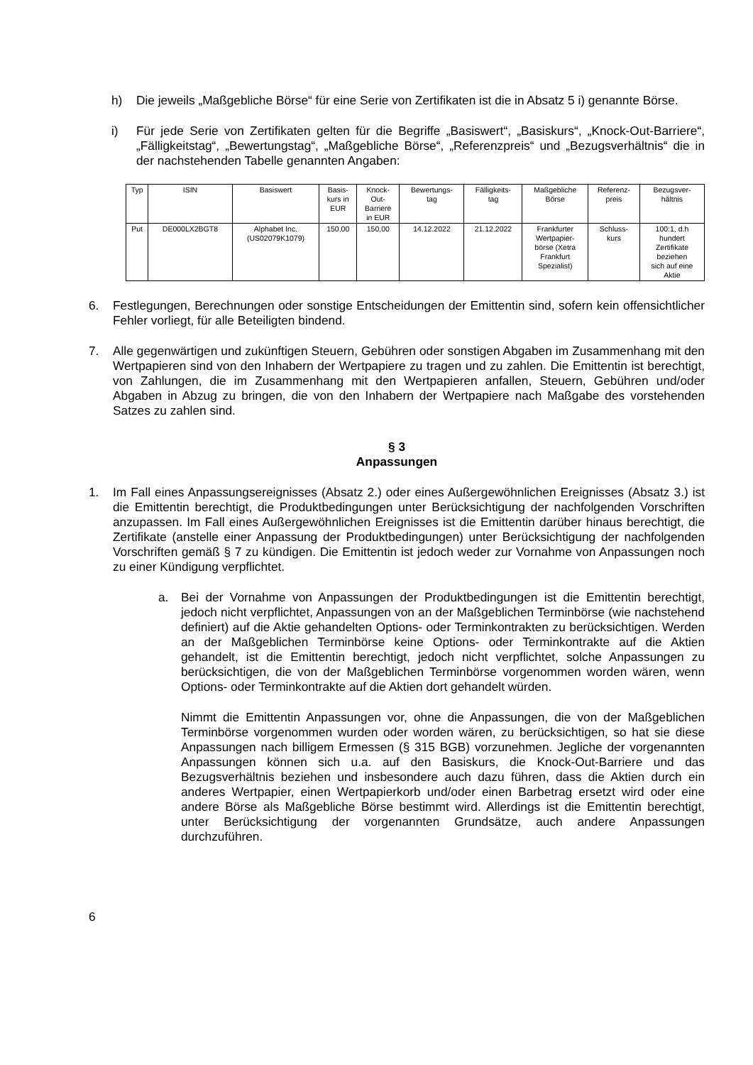h) Die jeweils „Maßgebliche Börse“ für eine Serie von Zertifikaten ist die in Absatz 5 i) genannte Börse.
i) Für jede Serie von Zertifikaten gelten für die Begriffe „Basiswert“, „Basiskurs“, „Knock-Out-Barriere“, „Fälligkeitstag“, „Bewertungstag“, „Maßgebliche Börse“, „Referenzpreis“ und „Bezugsverhältnis“ die in der nachstehenden Tabelle genannten Angaben:
| Typ | ISIN | Basiswert | Basis- kurs in EUR | Knock- Out- Barriere in EUR | Bewertungs- tag | Fälligkeits- tag | Maßgebliche Börse | Referenz- preis | Bezugsver- hältnis |
| Put | DE000LX2BGT8 | Alphabet Inc. (US02079K1079) | 150,00 | 150,00 | 14.12.2022 | 21.12.2022 | Frankfurter Wertpapier- börse (Xetra Frankfurt Spezialist) | Schluss- kurs | 100:1, d.h hundert Zertifikate beziehen sich auf eine Aktie |
6. Festlegungen, Berechnungen oder sonstige Entscheidungen der Emittentin sind, sofern kein offensichtlicher Fehler vorliegt, für alle Beteiligten bindend.
7. Alle gegenwärtigen und zukünftigen Steuern, Gebühren oder sonstigen Abgaben im Zusammenhang mit den Wertpapieren sind von den Inhabern der Wertpapiere zu tragen und zu zahlen. Die Emittentin ist berechtigt, von Zahlungen, die im Zusammenhang mit den Wert­papieren anfallen, Steuern, Gebühren und/oder Abgaben in Abzug zu bringen, die von den Inhabern der Wertpapiere nach Maßgabe des vorstehenden Satzes zu zahlen sind.
§ 3
Anpassungen
1. Im Fall eines Anpassungsereignisses (Absatz 2.) oder eines Außergewöhnlichen Ereignisses (Absatz 3.) ist die Emittentin berechtigt, die Produktbedingungen unter Berücksichtigung der nachfolgenden Vorschriften anzupassen. Im Fall eines Außergewöhnlichen Ereignisses ist die Emittentin darüber hinaus berechtigt, die Zertifikate (anstelle einer Anpassung der Produktbedingungen) unter Berücksichtigung der nachfolgenden Vorschriften gemäß § 7 zu kündigen. Die Emittentin ist jedoch weder zur Vornahme von Anpassungen noch zu einer Kündigung verpflichtet.
a. Bei der Vornahme von Anpassungen der Produktbedingungen ist die Emittentin berechtigt, jedoch nicht verpflichtet, Anpassungen von an der Maßgeblichen Terminbörse (wie nachstehend definiert) auf die Aktie gehandelten Options- oder Terminkontrakten zu berücksichtigen. Werden an der Maßgeblichen Terminbörse keine Options- oder Terminkontrakte auf die Aktien gehandelt, ist die Emittentin berechtigt, jedoch nicht verpflichtet, solche Anpassungen zu berücksichtigen, die von der Maßgeblichen Terminbörse vorgenommen worden wären, wenn Options- oder Terminkontrakte auf die Aktien dort gehandelt würden.
Nimmt die Emittentin Anpassungen vor, ohne die Anpassungen, die von der Maßgeblichen Terminbörse vorgenommen wurden oder worden wären, zu berücksichtigen, so hat sie diese Anpassungen nach billigem Ermessen (§ 315 BGB) vorzunehmen. Jegliche der vorgenannten Anpassungen können sich u.a. auf den Basiskurs, die Knock-Out-Barriere und das Bezugsverhältnis beziehen und insbesondere auch dazu führen, dass die Aktien durch ein anderes Wertpapier, einen Wertpapierkorb und/oder einen Barbetrag ersetzt wird oder eine andere Börse als Maßgebliche Börse bestimmt wird. Allerdings ist die Emittentin berechtigt, unter Berücksichtigung der vorgenannten Grundsätze, auch andere Anpassungen durchzuführen.
6